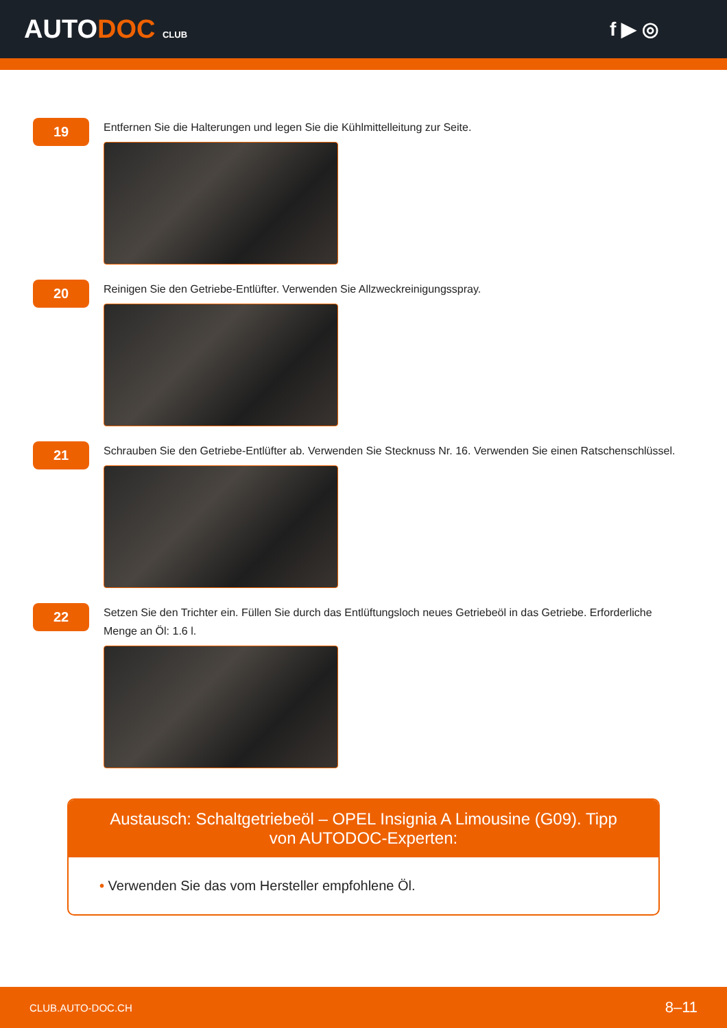AUTODOC CLUB
f ▶ ◎
19
Entfernen Sie die Halterungen und legen Sie die Kühlmittelleitung zur Seite.
20
Reinigen Sie den Getriebe-Entlüfter. Verwenden Sie Allzweckreinigungsspray.
21
Schrauben Sie den Getriebe-Entlüfter ab. Verwenden Sie Stecknuss Nr. 16. Verwenden Sie einen Ratschenschlüssel.
22
Setzen Sie den Trichter ein. Füllen Sie durch das Entlüftungsloch neues Getriebeöl in das Getriebe. Erforderliche Menge an Öl: 1.6 l.
Austausch: Schaltgetriebeöl – OPEL Insignia A Limousine (G09). Tipp von AUTODOC-Experten:
• Verwenden Sie das vom Hersteller empfohlene Öl.
CLUB.AUTO-DOC.CH 8–11